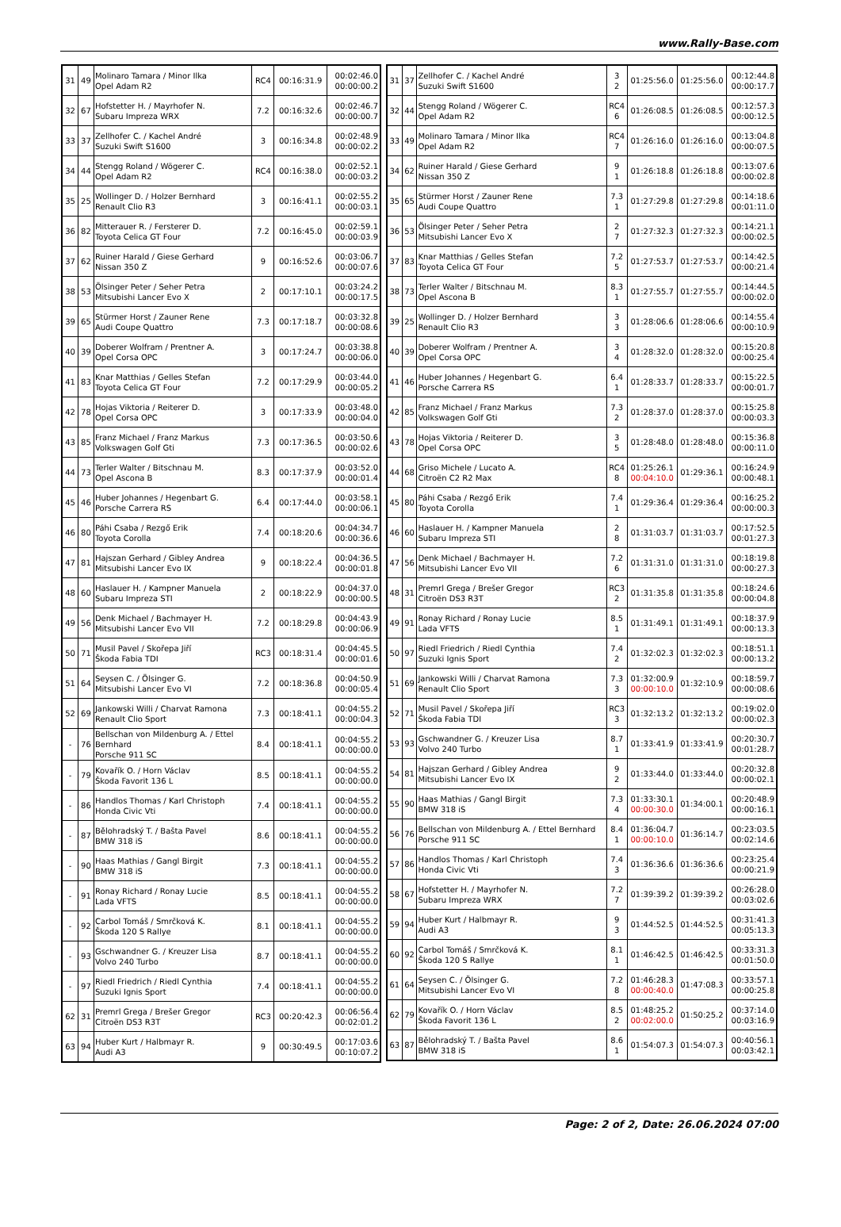www.Rally-Base.com
| 31 | 49 | Molinaro Tamara / Minor Ilka Opel Adam R2 | RC4 | 00:16:31.9 | 00:02:46.0 00:00:00.2 |
| 32 | 67 | Hofstetter H. / Mayrhofer N. Subaru Impreza WRX | 7.2 | 00:16:32.6 | 00:02:46.7 00:00:00.7 |
| 33 | 37 | Zellhofer C. / Kachel André Suzuki Swift S1600 | 3 | 00:16:34.8 | 00:02:48.9 00:00:02.2 |
| 34 | 44 | Stengg Roland / Wögerer C. Opel Adam R2 | RC4 | 00:16:38.0 | 00:02:52.1 00:00:03.2 |
| 35 | 25 | Wollinger D. / Holzer Bernhard Renault Clio R3 | 3 | 00:16:41.1 | 00:02:55.2 00:00:03.1 |
| 36 | 82 | Mitterauer R. / Fersterer D. Toyota Celica GT Four | 7.2 | 00:16:45.0 | 00:02:59.1 00:00:03.9 |
| 37 | 62 | Ruiner Harald / Giese Gerhard Nissan 350 Z | 9 | 00:16:52.6 | 00:03:06.7 00:00:07.6 |
| 38 | 53 | Ölsinger Peter / Seher Petra Mitsubishi Lancer Evo X | 2 | 00:17:10.1 | 00:03:24.2 00:00:17.5 |
| 39 | 65 | Stürmer Horst / Zauner Rene Audi Coupe Quattro | 7.3 | 00:17:18.7 | 00:03:32.8 00:00:08.6 |
| 40 | 39 | Doberer Wolfram / Prentner A. Opel Corsa OPC | 3 | 00:17:24.7 | 00:03:38.8 00:00:06.0 |
| 41 | 83 | Knar Matthias / Gelles Stefan Toyota Celica GT Four | 7.2 | 00:17:29.9 | 00:03:44.0 00:00:05.2 |
| 42 | 78 | Hojas Viktoria / Reiterer D. Opel Corsa OPC | 3 | 00:17:33.9 | 00:03:48.0 00:00:04.0 |
| 43 | 85 | Franz Michael / Franz Markus Volkswagen Golf Gti | 7.3 | 00:17:36.5 | 00:03:50.6 00:00:02.6 |
| 44 | 73 | Terler Walter / Bitschnau M. Opel Ascona B | 8.3 | 00:17:37.9 | 00:03:52.0 00:00:01.4 |
| 45 | 46 | Huber Johannes / Hegenbart G. Porsche Carrera RS | 6.4 | 00:17:44.0 | 00:03:58.1 00:00:06.1 |
| 46 | 80 | Páhi Csaba / Rezgő Erik Toyota Corolla | 7.4 | 00:18:20.6 | 00:04:34.7 00:00:36.6 |
| 47 | 81 | Hajszan Gerhard / Gibley Andrea Mitsubishi Lancer Evo IX | 9 | 00:18:22.4 | 00:04:36.5 00:00:01.8 |
| 48 | 60 | Haslauer H. / Kampner Manuela Subaru Impreza STI | 2 | 00:18:22.9 | 00:04:37.0 00:00:00.5 |
| 49 | 56 | Denk Michael / Bachmayer H. Mitsubishi Lancer Evo VII | 7.2 | 00:18:29.8 | 00:04:43.9 00:00:06.9 |
| 50 | 71 | Musil Pavel / Skořepa Jiří Škoda Fabia TDI | RC3 | 00:18:31.4 | 00:04:45.5 00:00:01.6 |
| 51 | 64 | Seysen C. / Ölsinger G. Mitsubishi Lancer Evo VI | 7.2 | 00:18:36.8 | 00:04:50.9 00:00:05.4 |
| 52 | 69 | Jankowski Willi / Charvat Ramona Renault Clio Sport | 7.3 | 00:18:41.1 | 00:04:55.2 00:00:04.3 |
| - | 76 | Bellschan von Mildenburg A. / Ettel Bernhard Porsche 911 SC | 8.4 | 00:18:41.1 | 00:04:55.2 00:00:00.0 |
| - | 79 | Kovařík O. / Horn Václav Škoda Favorit 136 L | 8.5 | 00:18:41.1 | 00:04:55.2 00:00:00.0 |
| - | 86 | Handlos Thomas / Karl Christoph Honda Civic Vti | 7.4 | 00:18:41.1 | 00:04:55.2 00:00:00.0 |
| - | 87 | Bělohradský T. / Bašta Pavel BMW 318 iS | 8.6 | 00:18:41.1 | 00:04:55.2 00:00:00.0 |
| - | 90 | Haas Mathias / Gangl Birgit BMW 318 iS | 7.3 | 00:18:41.1 | 00:04:55.2 00:00:00.0 |
| - | 91 | Ronay Richard / Ronay Lucie Lada VFTS | 8.5 | 00:18:41.1 | 00:04:55.2 00:00:00.0 |
| - | 92 | Carbol Tomáš / Smrčková K. Škoda 120 S Rallye | 8.1 | 00:18:41.1 | 00:04:55.2 00:00:00.0 |
| - | 93 | Gschwandner G. / Kreuzer Lisa Volvo 240 Turbo | 8.7 | 00:18:41.1 | 00:04:55.2 00:00:00.0 |
| - | 97 | Riedl Friedrich / Riedl Cynthia Suzuki Ignis Sport | 7.4 | 00:18:41.1 | 00:04:55.2 00:00:00.0 |
| 62 | 31 | Premrl Grega / Brešer Gregor Citroën DS3 R3T | RC3 | 00:20:42.3 | 00:06:56.4 00:02:01.2 |
| 63 | 94 | Huber Kurt / Halbmayr R. Audi A3 | 9 | 00:30:49.5 | 00:17:03.6 00:10:07.2 |
| 31 | 37 | Zellhofer C. / Kachel André Suzuki Swift S1600 | 3 2 | 01:25:56.0 | 01:25:56.0 | 00:12:44.8 00:00:17.7 |
| 32 | 44 | Stengg Roland / Wögerer C. Opel Adam R2 | RC4 6 | 01:26:08.5 | 01:26:08.5 | 00:12:57.3 00:00:12.5 |
| 33 | 49 | Molinaro Tamara / Minor Ilka Opel Adam R2 | RC4 7 | 01:26:16.0 | 01:26:16.0 | 00:13:04.8 00:00:07.5 |
| 34 | 62 | Ruiner Harald / Giese Gerhard Nissan 350 Z | 9 1 | 01:26:18.8 | 01:26:18.8 | 00:13:07.6 00:00:02.8 |
| 35 | 65 | Stürmer Horst / Zauner Rene Audi Coupe Quattro | 7.3 1 | 01:27:29.8 | 01:27:29.8 | 00:14:18.6 00:01:11.0 |
| 36 | 53 | Ölsinger Peter / Seher Petra Mitsubishi Lancer Evo X | 2 7 | 01:27:32.3 | 01:27:32.3 | 00:14:21.1 00:00:02.5 |
| 37 | 83 | Knar Matthias / Gelles Stefan Toyota Celica GT Four | 7.2 5 | 01:27:53.7 | 01:27:53.7 | 00:14:42.5 00:00:21.4 |
| 38 | 73 | Terler Walter / Bitschnau M. Opel Ascona B | 8.3 1 | 01:27:55.7 | 01:27:55.7 | 00:14:44.5 00:00:02.0 |
| 39 | 25 | Wollinger D. / Holzer Bernhard Renault Clio R3 | 3 3 | 01:28:06.6 | 01:28:06.6 | 00:14:55.4 00:00:10.9 |
| 40 | 39 | Doberer Wolfram / Prentner A. Opel Corsa OPC | 3 4 | 01:28:32.0 | 01:28:32.0 | 00:15:20.8 00:00:25.4 |
| 41 | 46 | Huber Johannes / Hegenbart G. Porsche Carrera RS | 6.4 1 | 01:28:33.7 | 01:28:33.7 | 00:15:22.5 00:00:01.7 |
| 42 | 85 | Franz Michael / Franz Markus Volkswagen Golf Gti | 7.3 2 | 01:28:37.0 | 01:28:37.0 | 00:15:25.8 00:00:03.3 |
| 43 | 78 | Hojas Viktoria / Reiterer D. Opel Corsa OPC | 3 5 | 01:28:48.0 | 01:28:48.0 | 00:15:36.8 00:00:11.0 |
| 44 | 68 | Griso Michele / Lucato A. Citroën C2 R2 Max | RC4 8 | 01:25:26.1 00:04:10.0 | 01:29:36.1 | 00:16:24.9 00:00:48.1 |
| 45 | 80 | Páhi Csaba / Rezgő Erik Toyota Corolla | 7.4 1 | 01:29:36.4 | 01:29:36.4 | 00:16:25.2 00:00:00.3 |
| 46 | 60 | Haslauer H. / Kampner Manuela Subaru Impreza STI | 2 8 | 01:31:03.7 | 01:31:03.7 | 00:17:52.5 00:01:27.3 |
| 47 | 56 | Denk Michael / Bachmayer H. Mitsubishi Lancer Evo VII | 7.2 6 | 01:31:31.0 | 01:31:31.0 | 00:18:19.8 00:00:27.3 |
| 48 | 31 | Premrl Grega / Brešer Gregor Citroën DS3 R3T | RC3 2 | 01:31:35.8 | 01:31:35.8 | 00:18:24.6 00:00:04.8 |
| 49 | 91 | Ronay Richard / Ronay Lucie Lada VFTS | 8.5 1 | 01:31:49.1 | 01:31:49.1 | 00:18:37.9 00:00:13.3 |
| 50 | 97 | Riedl Friedrich / Riedl Cynthia Suzuki Ignis Sport | 7.4 2 | 01:32:02.3 | 01:32:02.3 | 00:18:51.1 00:00:13.2 |
| 51 | 69 | Jankowski Willi / Charvat Ramona Renault Clio Sport | 7.3 3 | 01:32:00.9 00:00:10.0 | 01:32:10.9 | 00:18:59.7 00:00:08.6 |
| 52 | 71 | Musil Pavel / Skořepa Jiří Škoda Fabia TDI | RC3 3 | 01:32:13.2 | 01:32:13.2 | 00:19:02.0 00:00:02.3 |
| 53 | 93 | Gschwandner G. / Kreuzer Lisa Volvo 240 Turbo | 8.7 1 | 01:33:41.9 | 01:33:41.9 | 00:20:30.7 00:01:28.7 |
| 54 | 81 | Hajszan Gerhard / Gibley Andrea Mitsubishi Lancer Evo IX | 9 2 | 01:33:44.0 | 01:33:44.0 | 00:20:32.8 00:00:02.1 |
| 55 | 90 | Haas Mathias / Gangl Birgit BMW 318 iS | 7.3 4 | 01:33:30.1 00:00:30.0 | 01:34:00.1 | 00:20:48.9 00:00:16.1 |
| 56 | 76 | Bellschan von Mildenburg A. / Ettel Bernhard Porsche 911 SC | 8.4 1 | 01:36:04.7 00:00:10.0 | 01:36:14.7 | 00:23:03.5 00:02:14.6 |
| 57 | 86 | Handlos Thomas / Karl Christoph Honda Civic Vti | 7.4 3 | 01:36:36.6 | 01:36:36.6 | 00:23:25.4 00:00:21.9 |
| 58 | 67 | Hofstetter H. / Mayrhofer N. Subaru Impreza WRX | 7.2 7 | 01:39:39.2 | 01:39:39.2 | 00:26:28.0 00:03:02.6 |
| 59 | 94 | Huber Kurt / Halbmayr R. Audi A3 | 9 3 | 01:44:52.5 | 01:44:52.5 | 00:31:41.3 00:05:13.3 |
| 60 | 92 | Carbol Tomáš / Smrčková K. Škoda 120 S Rallye | 8.1 1 | 01:46:42.5 | 01:46:42.5 | 00:33:31.3 00:01:50.0 |
| 61 | 64 | Seysen C. / Ölsinger G. Mitsubishi Lancer Evo VI | 7.2 8 | 01:46:28.3 00:00:40.0 | 01:47:08.3 | 00:33:57.1 00:00:25.8 |
| 62 | 79 | Kovařík O. / Horn Václav Škoda Favorit 136 L | 8.5 2 | 01:48:25.2 00:02:00.0 | 01:50:25.2 | 00:37:14.0 00:03:16.9 |
| 63 | 87 | Bělohradský T. / Bašta Pavel BMW 318 iS | 8.6 1 | 01:54:07.3 | 01:54:07.3 | 00:40:56.1 00:03:42.1 |
Page: 2 of 2, Date: 26.06.2024 07:00